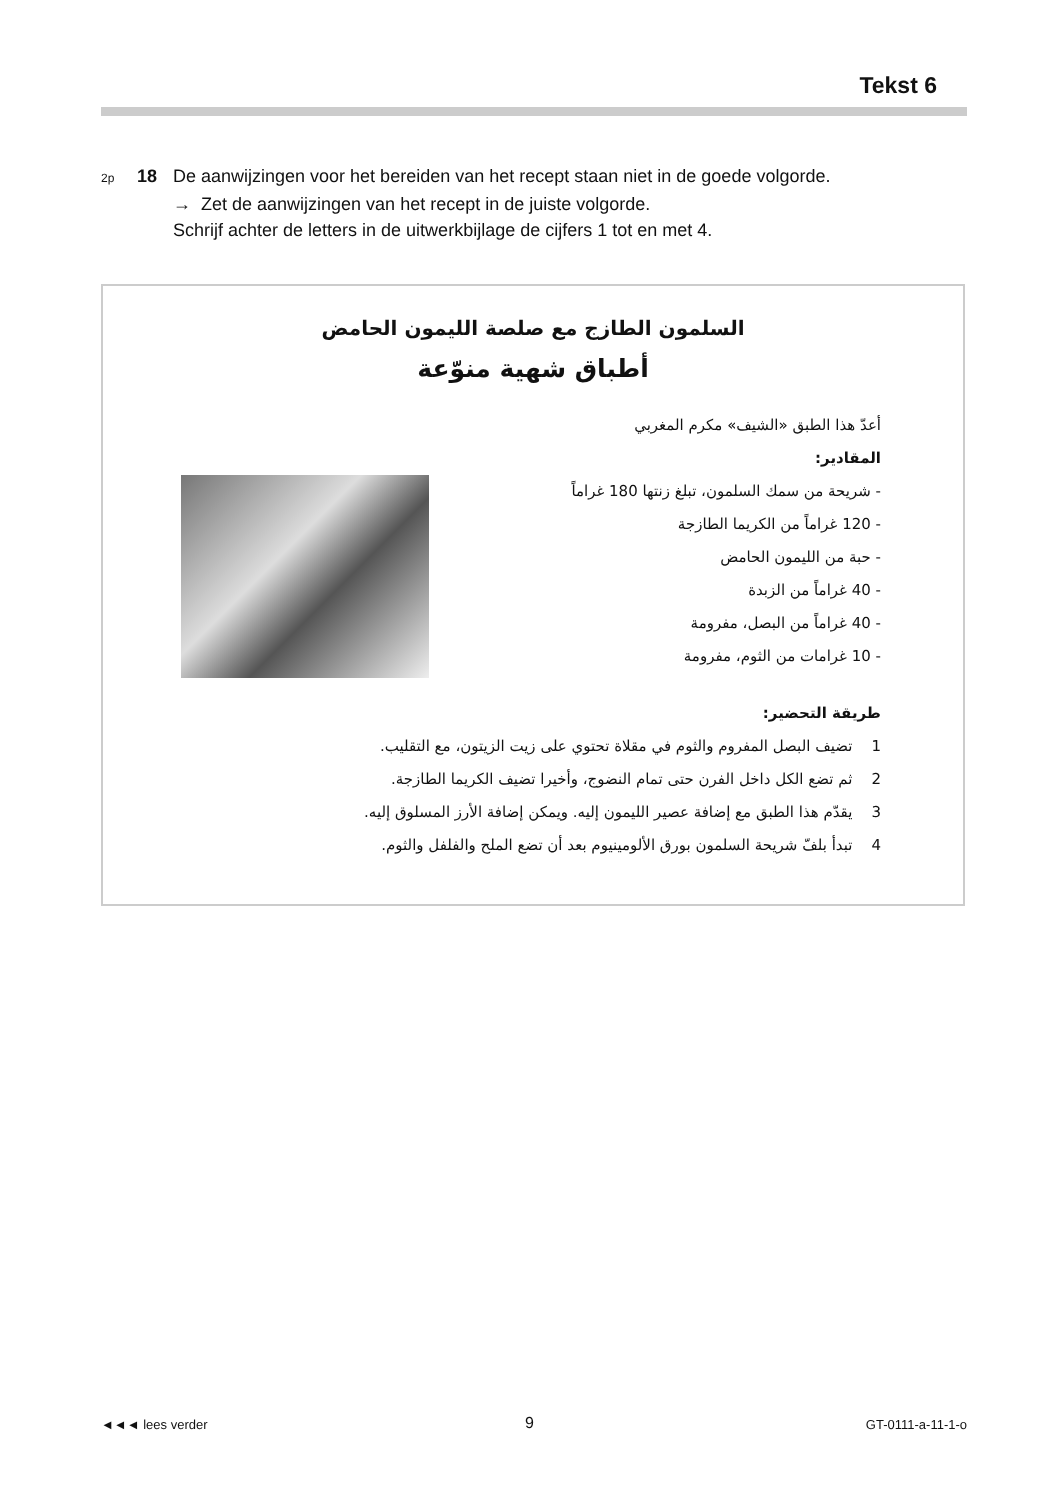Tekst 6
2p 18 De aanwijzingen voor het bereiden van het recept staan niet in de goede volgorde.
→ Zet de aanwijzingen van het recept in de juiste volgorde.
Schrijf achter de letters in de uitwerkbijlage de cijfers 1 tot en met 4.
السلمون الطازج مع صلصة الليمون الحامض
أطباق شهية منوّعة
أعدّ هذا الطبق «الشيف» مكرم المغربي
المقادير:
- شريحة من سمك السلمون، تبلغ زنتها 180 غراماً
- 120 غراماً من الكريما الطازجة
- حبة من الليمون الحامض
- 40 غراماً من الزبدة
- 40 غراماً من البصل، مفرومة
- 10 غرامات من الثوم، مفرومة
طريقة التحضير:
1 تضيف البصل المفروم والثوم في مقلاة تحتوي على زيت الزيتون، مع التقليب.
2 ثم تضع الكل داخل الفرن حتى تمام النضوج، وأخيرا تضيف الكريما الطازجة.
3 يقدّم هذا الطبق مع إضافة عصير الليمون إليه. ويمكن إضافة الأرز المسلوق إليه.
4 تبدأ بلفّ شريحة السلمون بورق الألومينيوم بعد أن تضع الملح والفلفل والثوم.
◄◄◄ lees verder 9 GT-0111-a-11-1-o